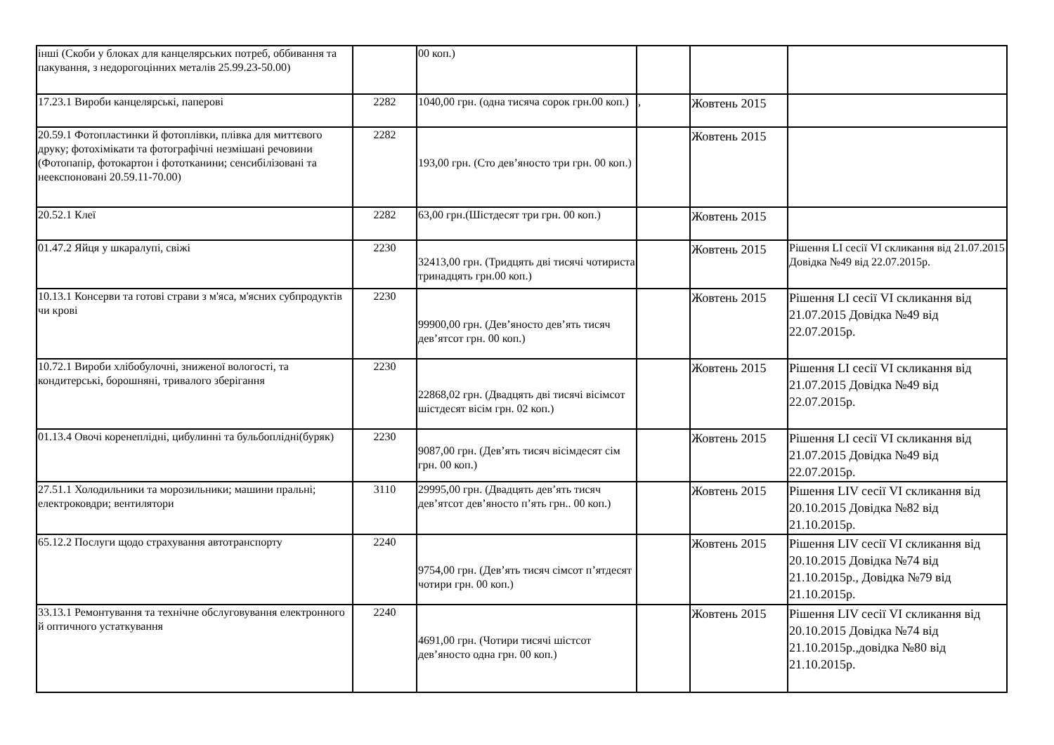| інші (Скоби у блоках для канцелярських потреб, оббивання та пакування, з недорогоцінних металів 25.99.23-50.00) | | 00 коп.) | | | |
| 17.23.1 Вироби канцелярські, паперові | 2282 | 1040,00 грн. (одна тисяча сорок грн.00 коп.) | , | Жовтень 2015 | |
| 20.59.1 Фотопластинки й фотоплівки, плівка для миттєвого друку; фотохімікати та фотографічні незмішані речовини (Фотопапір, фотокартон і фототканини; сенсибілізовані та неекспоновані 20.59.11-70.00) | 2282 | 193,00 грн. (Сто дев’яносто три грн. 00 коп.) | | Жовтень 2015 | |
| 20.52.1 Клеї | 2282 | 63,00 грн.(Шістдесят три грн. 00 коп.) | | Жовтень 2015 | |
| 01.47.2 Яйця у шкаралупі, свіжі | 2230 | 32413,00 грн. (Тридцять дві тисячі чотириста тринадцять грн.00 коп.) | | Жовтень 2015 | Рішення LI сесії VI скликання від 21.07.2015 Довідка №49 від 22.07.2015р. |
| 10.13.1 Консерви та готові страви з м'яса, м'ясних субпродуктів чи крові | 2230 | 99900,00 грн. (Дев’яносто дев’ять тисяч дев’ятсот грн. 00 коп.) | | Жовтень 2015 | Рішення LI сесії VI скликання від 21.07.2015 Довідка №49 від 22.07.2015р. |
| 10.72.1 Вироби хлібобулочні, зниженої вологості, та кондитерські, борошняні, тривалого зберігання | 2230 | 22868,02 грн. (Двадцять дві тисячі вісімсот шістдесят вісім грн. 02 коп.) | | Жовтень 2015 | Рішення LI сесії VI скликання від 21.07.2015 Довідка №49 від 22.07.2015р. |
| 01.13.4 Овочі коренеплідні, цибулинні та бульбоплідні(буряк) | 2230 | 9087,00 грн. (Дев’ять тисяч вісімдесят сім грн. 00 коп.) | | Жовтень 2015 | Рішення LI сесії VI скликання від 21.07.2015 Довідка №49 від 22.07.2015р. |
| 27.51.1 Холодильники та морозильники; машини пральні; електроковдри; вентилятори | 3110 | 29995,00 грн. (Двадцять дев’ять тисяч дев’ятсот дев’яносто п’ять грн.. 00 коп.) | | Жовтень 2015 | Рішення LIV сесії VI скликання від 20.10.2015 Довідка №82 від 21.10.2015р. |
| 65.12.2 Послуги щодо страхування автотранспорту | 2240 | 9754,00 грн. (Дев’ять тисяч сімсот п’ятдесят чотири грн. 00 коп.) | | Жовтень 2015 | Рішення LIV сесії VI скликання від 20.10.2015 Довідка №74 від 21.10.2015р., Довідка №79 від 21.10.2015р. |
| 33.13.1 Ремонтування та технічне обслуговування електронного й оптичного устаткування | 2240 | 4691,00 грн. (Чотири тисячі шістсот дев’яносто одна грн. 00 коп.) | | Жовтень 2015 | Рішення LIV сесії VI скликання від 20.10.2015 Довідка №74 від 21.10.2015р.,довідка №80 від 21.10.2015р. |